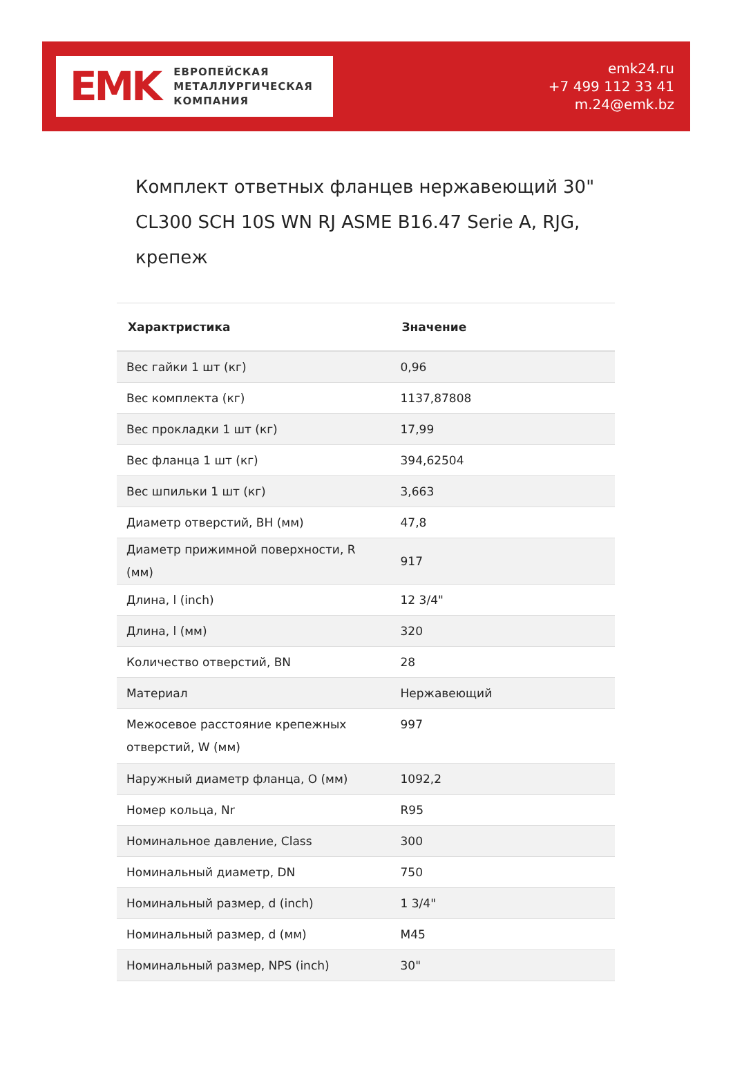EMK
ЕВРОПЕЙСКАЯ
МЕТАЛЛУРГИЧЕСКАЯ
КОМПАНИЯ
emk24.ru
+7 499 112 33 41
m.24@emk.bz
Комплект ответных фланцев нержавеющий 30" CL300 SCH 10S WN RJ ASME B16.47 Serie A, RJG, крепеж
| Характристика | Значение |
| --- | --- |
| Вес гайки 1 шт (кг) | 0,96 |
| Вес комплекта (кг) | 1137,87808 |
| Вес прокладки 1 шт (кг) | 17,99 |
| Вес фланца 1 шт (кг) | 394,62504 |
| Вес шпильки 1 шт (кг) | 3,663 |
| Диаметр отверстий, BH (мм) | 47,8 |
| Диаметр прижимной поверхности, R (мм) | 917 |
| Длина, l (inch) | 12 3/4" |
| Длина, l (мм) | 320 |
| Количество отверстий, BN | 28 |
| Материал | Нержавеющий |
| Межосевое расстояние крепежных отверстий, W (мм) | 997 |
| Наружный диаметр фланца, O (мм) | 1092,2 |
| Номер кольца, Nr | R95 |
| Номинальное давление, Class | 300 |
| Номинальный диаметр, DN | 750 |
| Номинальный размер, d (inch) | 1 3/4" |
| Номинальный размер, d (мм) | M45 |
| Номинальный размер, NPS (inch) | 30" |